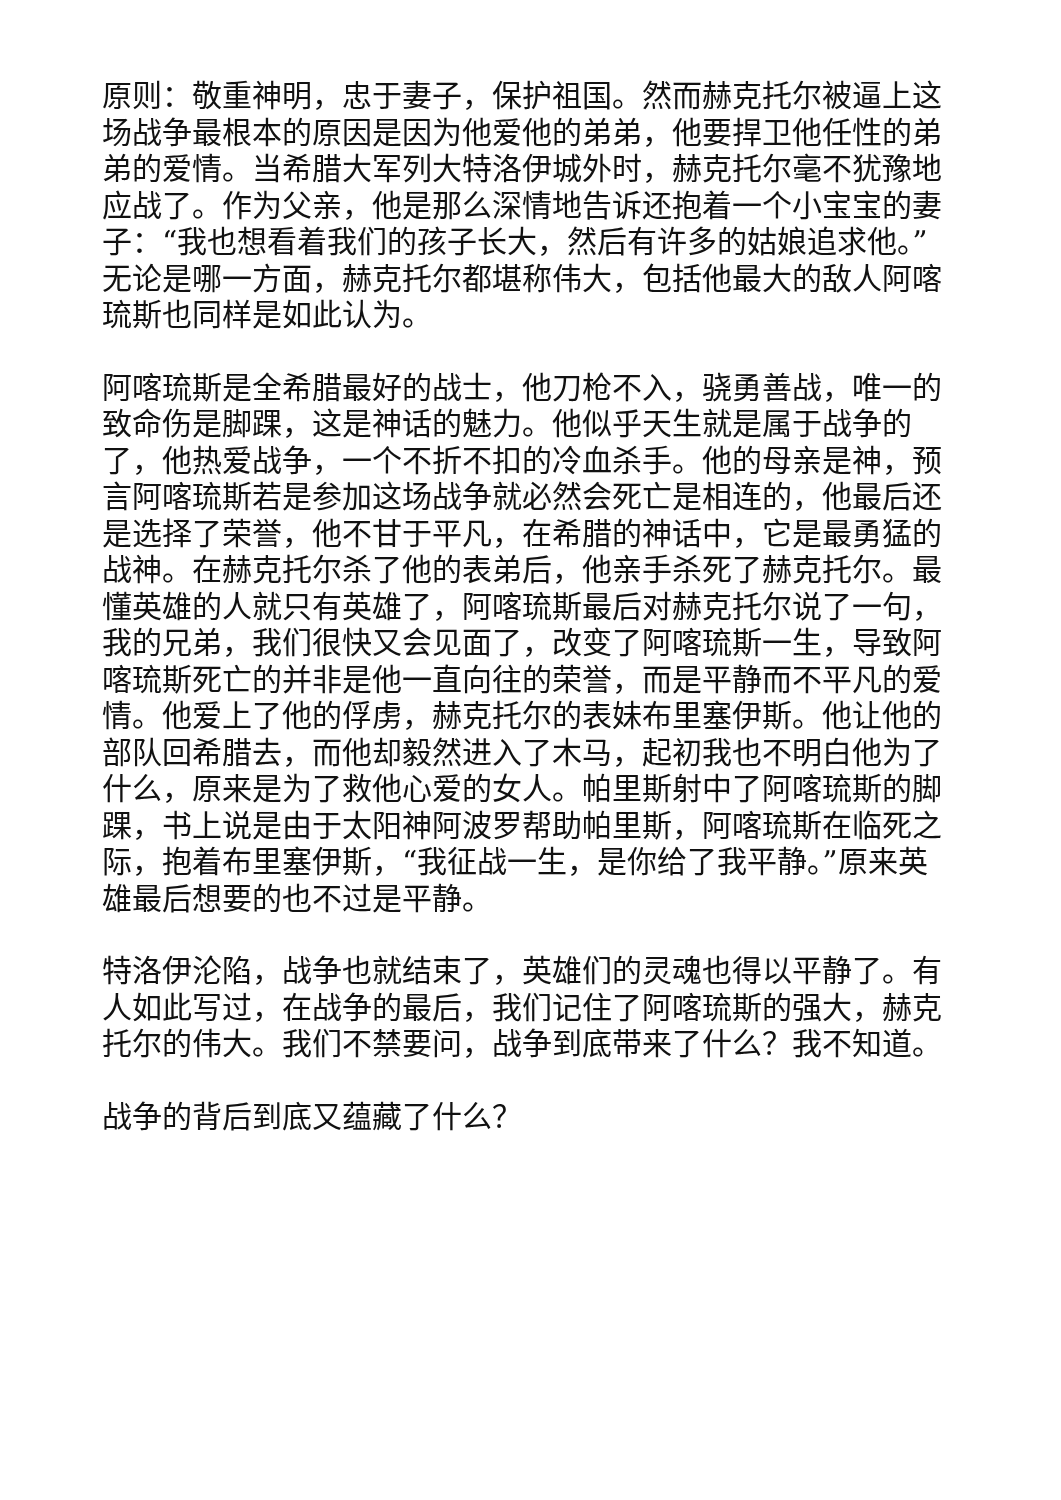原则：敬重神明，忠于妻子，保护祖国。然而赫克托尔被逼上这场战争最根本的原因是因为他爱他的弟弟，他要捍卫他任性的弟弟的爱情。当希腊大军列大特洛伊城外时，赫克托尔毫不犹豫地应战了。作为父亲，他是那么深情地告诉还抱着一个小宝宝的妻子：“我也想看着我们的孩子长大，然后有许多的姑娘追求他。”无论是哪一方面，赫克托尔都堪称伟大，包括他最大的敌人阿喀琉斯也同样是如此认为。
阿喀琉斯是全希腊最好的战士，他刀枪不入，骁勇善战，唯一的致命伤是脚踝，这是神话的魅力。他似乎天生就是属于战争的了，他热爱战争，一个不折不扣的冷血杀手。他的母亲是神，预言阿喀琉斯若是参加这场战争就必然会死亡是相连的，他最后还是选择了荣誉，他不甘于平凡，在希腊的神话中，它是最勇猛的战神。在赫克托尔杀了他的表弟后，他亲手杀死了赫克托尔。最懂英雄的人就只有英雄了，阿喀琉斯最后对赫克托尔说了一句，我的兄弟，我们很快又会见面了，改变了阿喀琉斯一生，导致阿喀琉斯死亡的并非是他一直向往的荣誉，而是平静而不平凡的爱情。他爱上了他的俘虏，赫克托尔的表妹布里塞伊斯。他让他的部队回希腊去，而他却毅然进入了木马，起初我也不明白他为了什么，原来是为了救他心爱的女人。帕里斯射中了阿喀琉斯的脚踝，书上说是由于太阳神阿波罗帮助帕里斯，阿喀琉斯在临死之际，抱着布里塞伊斯，“我征战一生，是你给了我平静。”原来英雄最后想要的也不过是平静。
特洛伊沦陷，战争也就结束了，英雄们的灵魂也得以平静了。有人如此写过，在战争的最后，我们记住了阿喀琉斯的强大，赫克托尔的伟大。我们不禁要问，战争到底带来了什么？我不知道。
战争的背后到底又蕴藏了什么？